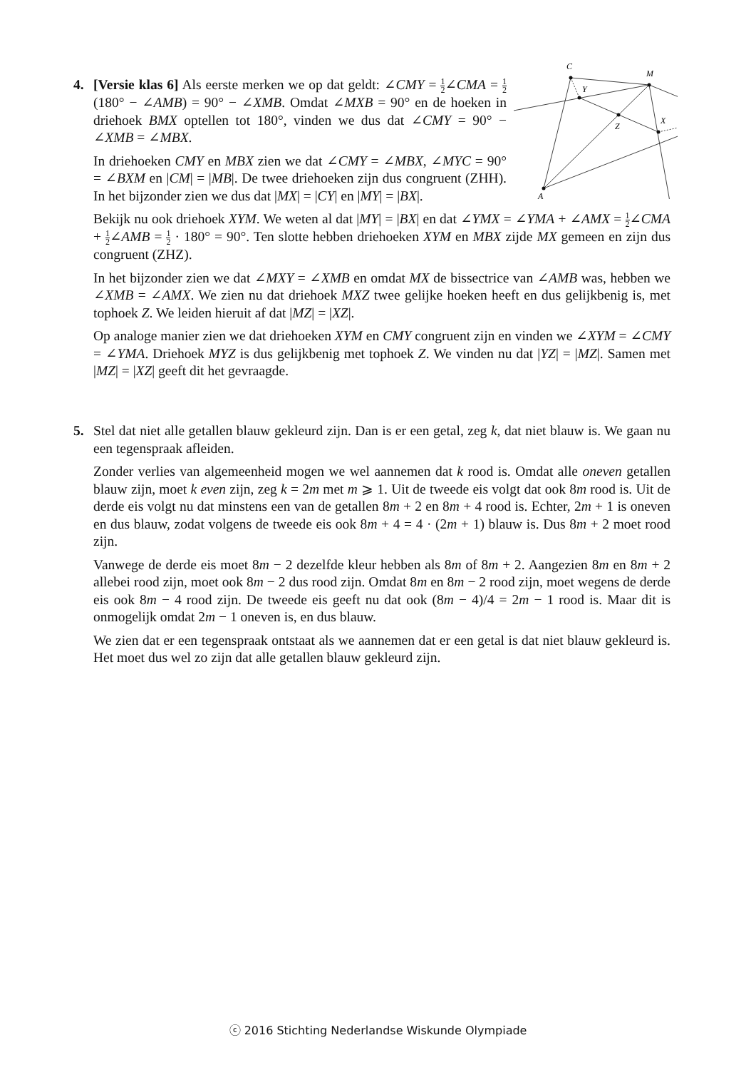4.
C
M
Y
Z
X
A
[Versie klas 6] Als eerste merken we op dat geldt: ∠CMY = 1 2∠CMA = 1 2(180° − ∠AMB) = 90° − ∠XMB. Omdat ∠MXB = 90° en de hoeken in driehoek BMX optellen tot 180°, vinden we dus dat ∠CMY = 90° − ∠XMB = ∠MBX.
In driehoeken CMY en MBX zien we dat ∠CMY = ∠MBX, ∠MYC = 90° = ∠BXM en |CM| = |MB|. De twee driehoeken zijn dus congruent (ZHH). In het bijzonder zien we dus dat |MX| = |CY| en |MY| = |BX|.
Bekijk nu ook driehoek XYM. We weten al dat |MY| = |BX| en dat ∠YMX = ∠YMA + ∠AMX = 1 2∠CMA + 1 2∠AMB = 1 2 · 180° = 90°. Ten slotte hebben driehoeken XYM en MBX zijde MX gemeen en zijn dus congruent (ZHZ).
In het bijzonder zien we dat ∠MXY = ∠XMB en omdat MX de bissectrice van ∠AMB was, hebben we ∠XMB = ∠AMX. We zien nu dat driehoek MXZ twee gelijke hoeken heeft en dus gelijkbenig is, met tophoek Z. We leiden hieruit af dat |MZ| = |XZ|.
Op analoge manier zien we dat driehoeken XYM en CMY congruent zijn en vinden we ∠XYM = ∠CMY = ∠YMA. Driehoek MYZ is dus gelijkbenig met tophoek Z. We vinden nu dat |YZ| = |MZ|. Samen met |MZ| = |XZ| geeft dit het gevraagde.
5.
Stel dat niet alle getallen blauw gekleurd zijn. Dan is er een getal, zeg k, dat niet blauw is. We gaan nu een tegenspraak afleiden.
Zonder verlies van algemeenheid mogen we wel aannemen dat k rood is. Omdat alle oneven getallen blauw zijn, moet k even zijn, zeg k = 2m met m ⩾ 1. Uit de tweede eis volgt dat ook 8m rood is. Uit de derde eis volgt nu dat minstens een van de getallen 8m + 2 en 8m + 4 rood is. Echter, 2m + 1 is oneven en dus blauw, zodat volgens de tweede eis ook 8m + 4 = 4 · (2m + 1) blauw is. Dus 8m + 2 moet rood zijn.
Vanwege de derde eis moet 8m − 2 dezelfde kleur hebben als 8m of 8m + 2. Aangezien 8m en 8m + 2 allebei rood zijn, moet ook 8m − 2 dus rood zijn. Omdat 8m en 8m − 2 rood zijn, moet wegens de derde eis ook 8m − 4 rood zijn. De tweede eis geeft nu dat ook (8m − 4)/4 = 2m − 1 rood is. Maar dit is onmogelijk omdat 2m − 1 oneven is, en dus blauw.
We zien dat er een tegenspraak ontstaat als we aannemen dat er een getal is dat niet blauw gekleurd is. Het moet dus wel zo zijn dat alle getallen blauw gekleurd zijn.
ⓒ 2016 Stichting Nederlandse Wiskunde Olympiade